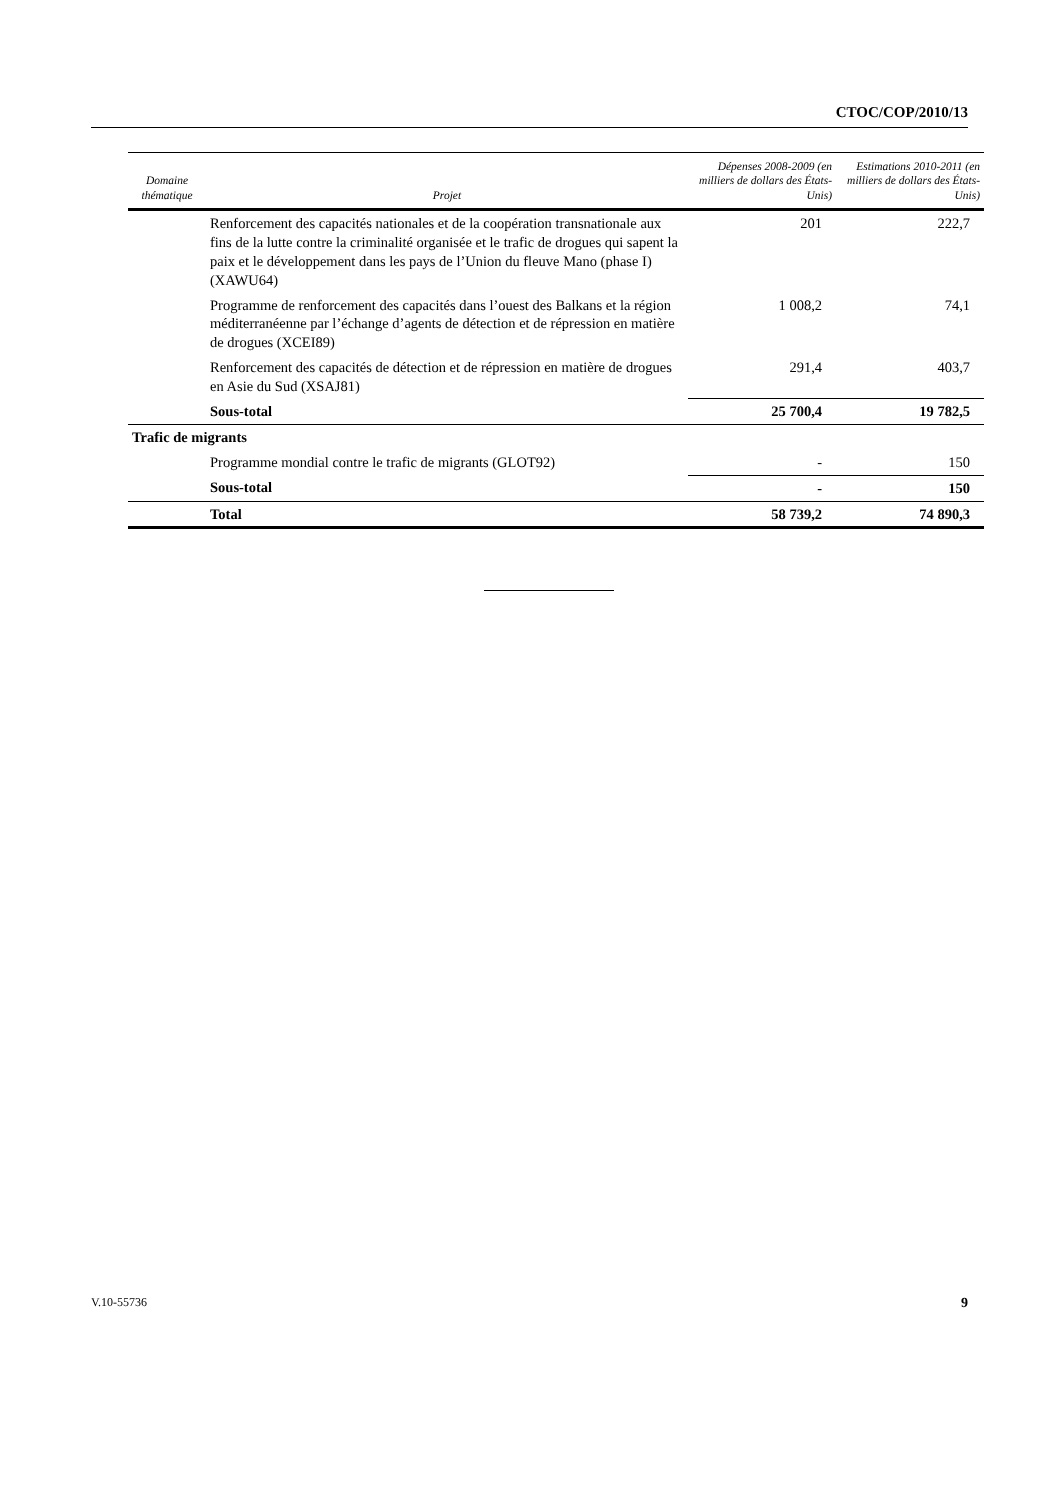CTOC/COP/2010/13
| Domaine thématique | Projet | Dépenses 2008-2009 (en milliers de dollars des États-Unis) | Estimations 2010-2011 (en milliers de dollars des États-Unis) |
| --- | --- | --- | --- |
| | Renforcement des capacités nationales et de la coopération transnationale aux fins de la lutte contre la criminalité organisée et le trafic de drogues qui sapent la paix et le développement dans les pays de l’Union du fleuve Mano (phase I) (XAWU64) | 201 | 222,7 |
| | Programme de renforcement des capacités dans l’ouest des Balkans et la région méditerranéenne par l’échange d’agents de détection et de répression en matière de drogues (XCEI89) | 1 008,2 | 74,1 |
| | Renforcement des capacités de détection et de répression en matière de drogues en Asie du Sud (XSAJ81) | 291,4 | 403,7 |
| | Sous-total | 25 700,4 | 19 782,5 |
| Trafic de migrants | | | |
| | Programme mondial contre le trafic de migrants (GLOT92) | - | 150 |
| | Sous-total | - | 150 |
| | Total | 58 739,2 | 74 890,3 |
V.10-55736 9